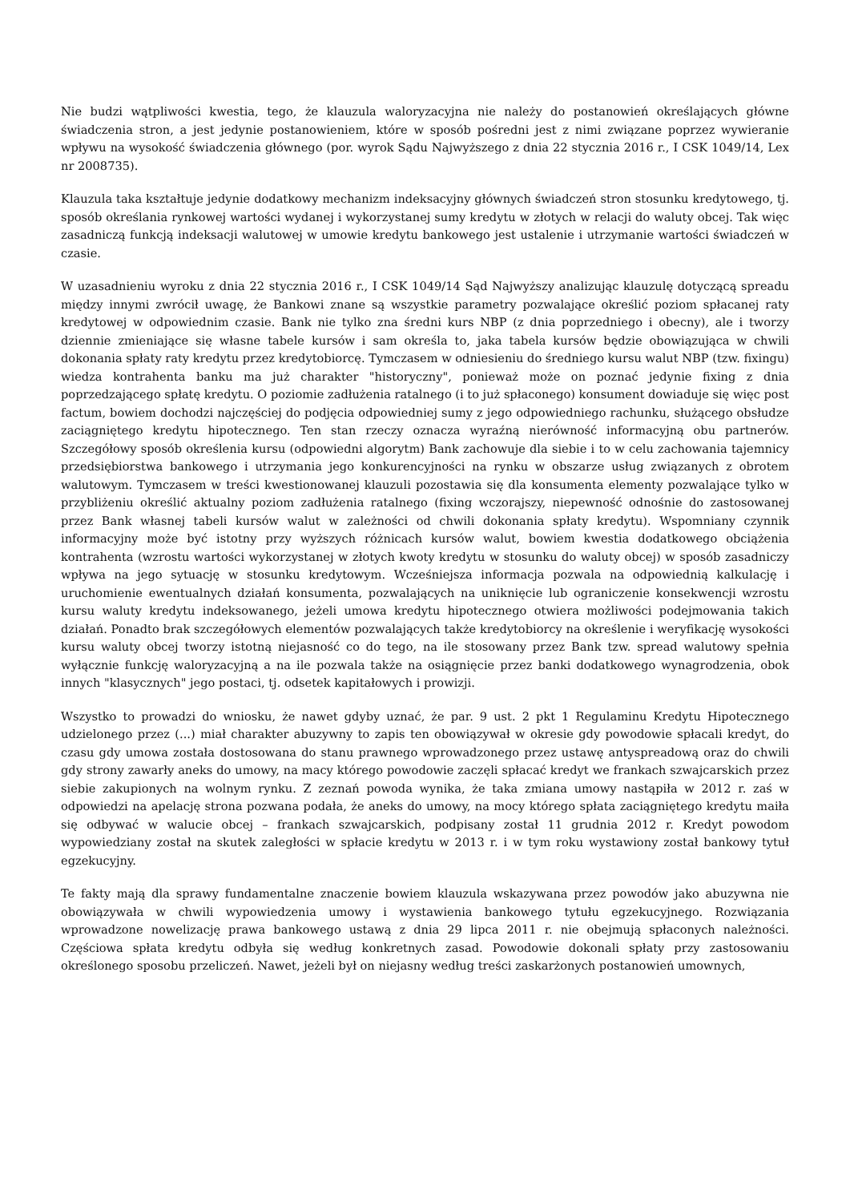Nie budzi wątpliwości kwestia, tego, że klauzula waloryzacyjna nie należy do postanowień określających główne świadczenia stron, a jest jedynie postanowieniem, które w sposób pośredni jest z nimi związane poprzez wywieranie wpływu na wysokość świadczenia głównego (por. wyrok Sądu Najwyższego z dnia 22 stycznia 2016 r., I CSK 1049/14, Lex nr 2008735).
Klauzula taka kształtuje jedynie dodatkowy mechanizm indeksacyjny głównych świadczeń stron stosunku kredytowego, tj. sposób określania rynkowej wartości wydanej i wykorzystanej sumy kredytu w złotych w relacji do waluty obcej. Tak więc zasadniczą funkcją indeksacji walutowej w umowie kredytu bankowego jest ustalenie i utrzymanie wartości świadczeń w czasie.
W uzasadnieniu wyroku z dnia 22 stycznia 2016 r., I CSK 1049/14 Sąd Najwyższy analizując klauzulę dotyczącą spreadu między innymi zwrócił uwagę, że Bankowi znane są wszystkie parametry pozwalające określić poziom spłacanej raty kredytowej w odpowiednim czasie. Bank nie tylko zna średni kurs NBP (z dnia poprzedniego i obecny), ale i tworzy dziennie zmieniające się własne tabele kursów i sam określa to, jaka tabela kursów będzie obowiązująca w chwili dokonania spłaty raty kredytu przez kredytobiorcę. Tymczasem w odniesieniu do średniego kursu walut NBP (tzw. fixingu) wiedza kontrahenta banku ma już charakter "historyczny", ponieważ może on poznać jedynie fixing z dnia poprzedzającego spłatę kredytu. O poziomie zadłużenia ratalnego (i to już spłaconego) konsument dowiaduje się więc post factum, bowiem dochodzi najczęściej do podjęcia odpowiedniej sumy z jego odpowiedniego rachunku, służącego obsłudze zaciągniętego kredytu hipotecznego. Ten stan rzeczy oznacza wyraźną nierówność informacyjną obu partnerów. Szczegółowy sposób określenia kursu (odpowiedni algorytm) Bank zachowuje dla siebie i to w celu zachowania tajemnicy przedsiębiorstwa bankowego i utrzymania jego konkurencyjności na rynku w obszarze usług związanych z obrotem walutowym. Tymczasem w treści kwestionowanej klauzuli pozostawia się dla konsumenta elementy pozwalające tylko w przybliżeniu określić aktualny poziom zadłużenia ratalnego (fixing wczorajszy, niepewność odnośnie do zastosowanej przez Bank własnej tabeli kursów walut w zależności od chwili dokonania spłaty kredytu). Wspomniany czynnik informacyjny może być istotny przy wyższych różnicach kursów walut, bowiem kwestia dodatkowego obciążenia kontrahenta (wzrostu wartości wykorzystanej w złotych kwoty kredytu w stosunku do waluty obcej) w sposób zasadniczy wpływa na jego sytuację w stosunku kredytowym. Wcześniejsza informacja pozwala na odpowiednią kalkulację i uruchomienie ewentualnych działań konsumenta, pozwalających na uniknięcie lub ograniczenie konsekwencji wzrostu kursu waluty kredytu indeksowanego, jeżeli umowa kredytu hipotecznego otwiera możliwości podejmowania takich działań. Ponadto brak szczegółowych elementów pozwalających także kredytobiorcy na określenie i weryfikację wysokości kursu waluty obcej tworzy istotną niejasność co do tego, na ile stosowany przez Bank tzw. spread walutowy spełnia wyłącznie funkcję waloryzacyjną a na ile pozwala także na osiągnięcie przez banki dodatkowego wynagrodzenia, obok innych "klasycznych" jego postaci, tj. odsetek kapitałowych i prowizji.
Wszystko to prowadzi do wniosku, że nawet gdyby uznać, że par. 9 ust. 2 pkt 1 Regulaminu Kredytu Hipotecznego udzielonego przez (...) miał charakter abuzywny to zapis ten obowiązywał w okresie gdy powodowie spłacali kredyt, do czasu gdy umowa została dostosowana do stanu prawnego wprowadzonego przez ustawę antyspreadową oraz do chwili gdy strony zawarły aneks do umowy, na macy którego powodowie zaczęli spłacać kredyt we frankach szwajcarskich przez siebie zakupionych na wolnym rynku. Z zeznań powoda wynika, że taka zmiana umowy nastąpiła w 2012 r. zaś w odpowiedzi na apelację strona pozwana podała, że aneks do umowy, na mocy którego spłata zaciągniętego kredytu maiła się odbywać w walucie obcej – frankach szwajcarskich, podpisany został 11 grudnia 2012 r. Kredyt powodom wypowiedziany został na skutek zaległości w spłacie kredytu w 2013 r. i w tym roku wystawiony został bankowy tytuł egzekucyjny.
Te fakty mają dla sprawy fundamentalne znaczenie bowiem klauzula wskazywana przez powodów jako abuzywna nie obowiązywała w chwili wypowiedzenia umowy i wystawienia bankowego tytułu egzekucyjnego. Rozwiązania wprowadzone nowelizację prawa bankowego ustawą z dnia 29 lipca 2011 r. nie obejmują spłaconych należności. Częściowa spłata kredytu odbyła się według konkretnych zasad. Powodowie dokonali spłaty przy zastosowaniu określonego sposobu przeliczeń. Nawet, jeżeli był on niejasny według treści zaskarżonych postanowień umownych,